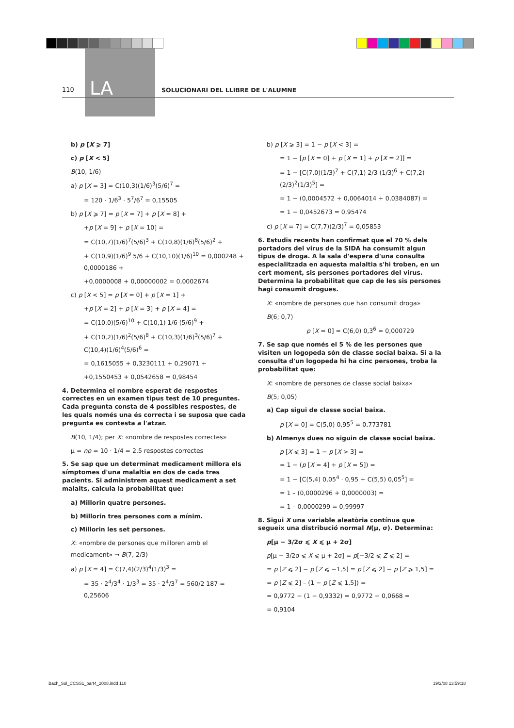110 LA
SOLUCIONARI DEL LLIBRE DE L'ALUMNE
b) p [X ⩾ 7]
c) p [X < 5]
B(10, 1/6)
a) p [X = 3] = C(10,3)(1/6)<sup>3</sup>(5/6)<sup>7</sup> =
= 120 · 1/6<sup>3</sup> · 5<sup>7</sup>/6<sup>7</sup> = 0,15505
b) p [X ⩾ 7] = p [X = 7] + p [X = 8] +
+p [X = 9] + p [X = 10] =
= C(10,7)(1/6)<sup>7</sup>(5/6)<sup>3</sup> + C(10,8)(1/6)<sup>8</sup>(5/6)<sup>2</sup> +
+ C(10,9)(1/6)<sup>9</sup> 5/6 + C(10,10)(1/6)<sup>10</sup> = 0,000248 + 0,0000186 +
+0,0000008 + 0,00000002 = 0,0002674
c) p [X < 5] = p [X = 0] + p [X = 1] +
+p [X = 2] + p [X = 3] + p [X = 4] =
= C(10,0)(5/6)<sup>10</sup> + C(10,1) 1/6 (5/6)<sup>9</sup> +
+ C(10,2)(1/6)<sup>2</sup>(5/6)<sup>8</sup> + C(10,3)(1/6)<sup>3</sup>(5/6)<sup>7</sup> + C(10,4)(1/6)<sup>4</sup>(5/6)<sup>6</sup> =
= 0,1615055 + 0,3230111 + 0,29071 +
+0,1550453 + 0,0542658 = 0,98454
4. Determina el nombre esperat de respostes correctes en un examen tipus test de 10 preguntes. Cada pregunta consta de 4 possibles respostes, de les quals només una és correcta i se suposa que cada pregunta es contesta a l'atzar.
B(10, 1/4); per X: «nombre de respostes correctes»
μ = np = 10 · 1/4 = 2,5 respostes correctes
5. Se sap que un determinat medicament millora els símptomes d'una malaltia en dos de cada tres pacients. Si administrem aquest medicament a set malalts, calcula la probabilitat que:
a) Millorin quatre persones.
b) Millorin tres persones com a mínim.
c) Millorin les set persones.
X: «nombre de persones que milloren amb el medicament» → B(7, 2/3)
a) p [X = 4] = C(7,4)(2/3)<sup>4</sup>(1/3)<sup>3</sup> =
= 35 · 2<sup>4</sup>/3<sup>4</sup> · 1/3<sup>3</sup> = 35 · 2<sup>4</sup>/3<sup>7</sup> = 560/2 187 = 0,25606
b) p [X ⩾ 3] = 1 − p [X < 3] =
= 1 − [p [X = 0] + p [X = 1] + p [X = 2]] =
= 1 − [C(7,0)(1/3)<sup>7</sup> + C(7,1) 2/3 (1/3)<sup>6</sup> + C(7,2)(2/3)<sup>2</sup>(1/3)<sup>5</sup>] =
= 1 − (0,0004572 + 0,0064014 + 0,0384087) =
= 1 − 0,0452673 = 0,95474
c) p [X = 7] = C(7,7)(2/3)<sup>7</sup> = 0,05853
6. Estudis recents han confirmat que el 70 % dels portadors del virus de la SIDA ha consumit algun tipus de droga. A la sala d'espera d'una consulta especialitzada en aquesta malaltia s'hi troben, en un cert moment, sis persones portadores del virus. Determina la probabilitat que cap de les sis persones hagi consumit drogues.
X: «nombre de persones que han consumit droga»
B(6; 0,7)
p [X = 0] = C(6,0) 0,3<sup>6</sup> = 0,000729
7. Se sap que només el 5 % de les persones que visiten un logopeda són de classe social baixa. Si a la consulta d'un logopeda hi ha cinc persones, troba la probabilitat que:
X: «nombre de persones de classe social baixa»
B(5; 0,05)
a) Cap sigui de classe social baixa.
p [X = 0] = C(5,0) 0,95<sup>5</sup> = 0,773781
b) Almenys dues no siguin de classe social baixa.
p [X ⩽ 3] = 1 − p [X > 3] =
= 1 − (p [X = 4] + p [X = 5]) =
= 1 − [C(5,4) 0,05<sup>4</sup> · 0,95 + C(5,5) 0,05<sup>5</sup>] =
= 1 – (0,0000296 + 0,0000003) =
= 1 – 0,0000299 = 0,99997
8. Sigui X una variable aleatòria contínua que segueix una distribució normal N(μ, σ). Determina:
p[μ − 3/2σ ⩽ X ⩽ μ + 2σ]
p[μ − 3/2σ ⩽ X ⩽ μ + 2σ] = p[−3/2 ⩽ Z ⩽ 2] =
= p [Z ⩽ 2] − p [Z ⩽ −1,5] = p [Z ⩽ 2] − p [Z ⩾ 1,5] =
= p [Z ⩽ 2] – (1 − p [Z ⩽ 1,5]) =
= 0,9772 − (1 − 0,9332) = 0,9772 − 0,0668 =
= 0,9104
Bach_Sol_CCSS1_part4_2008.indd 110
19/2/08 13:59:18